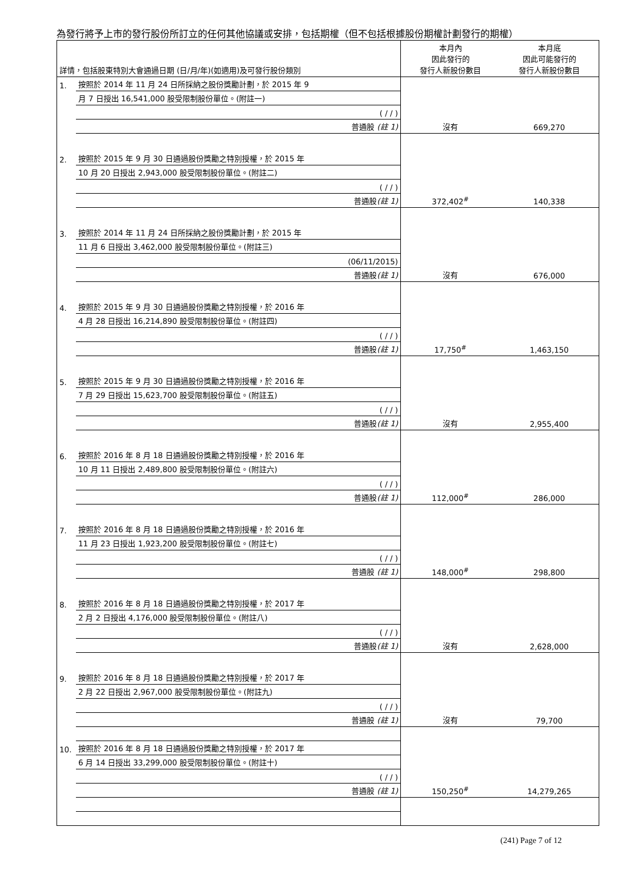為發行將予上市的發行股份所訂立的任何其他協議或安排，包括期權（但不包括根據股份期權計劃發行的期權）
| 詳情，包括股東特別大會通過日期 (日/月/年)(如適用)及可發行股份類別 | | 本月內 因此發行的 發行人新股份數目 | 本月底 因此可能發行的 發行人新股份數目 |
| 1. | 按照於 2014 年 11 月 24 日所採納之股份獎勵計劃，於 2015 年 9 | | |
| | 月 7 日授出 16,541,000 股受限制股份單位。(附註一) | | |
| | ( / / ) | | |
| | 普通股 (註 1) | 沒有 | 669,270 |
| 2. | 按照於 2015 年 9 月 30 日通過股份獎勵之特別授權，於 2015 年 | | |
| | 10 月 20 日授出 2,943,000 股受限制股份單位。(附註二) | | |
| | ( / / ) | | |
| | 普通股 (註 1) | 372,402<sup>#</sup> | 140,338 |
| 3. | 按照於 2014 年 11 月 24 日所採納之股份獎勵計劃，於 2015 年 | | |
| | 11 月 6 日授出 3,462,000 股受限制股份單位。(附註三) | | |
| | (06/11/2015) | | |
| | 普通股 (註 1) | 沒有 | 676,000 |
| 4. | 按照於 2015 年 9 月 30 日通過股份獎勵之特別授權，於 2016 年 | | |
| | 4 月 28 日授出 16,214,890 股受限制股份單位。(附註四) | | |
| | ( / / ) | | |
| | 普通股 (註 1) | 17,750<sup>#</sup> | 1,463,150 |
| 5. | 按照於 2015 年 9 月 30 日通過股份獎勵之特別授權，於 2016 年 | | |
| | 7 月 29 日授出 15,623,700 股受限制股份單位。(附註五) | | |
| | ( / / ) | | |
| | 普通股 (註 1) | 沒有 | 2,955,400 |
| 6. | 按照於 2016 年 8 月 18 日通過股份獎勵之特別授權，於 2016 年 | | |
| | 10 月 11 日授出 2,489,800 股受限制股份單位。(附註六) | | |
| | ( / / ) | | |
| | 普通股 (註 1) | 112,000<sup>#</sup> | 286,000 |
| 7. | 按照於 2016 年 8 月 18 日通過股份獎勵之特別授權，於 2016 年 | | |
| | 11 月 23 日授出 1,923,200 股受限制股份單位。(附註七) | | |
| | ( / / ) | | |
| | 普通股 (註 1) | 148,000<sup>#</sup> | 298,800 |
| 8. | 按照於 2016 年 8 月 18 日通過股份獎勵之特別授權，於 2017 年 | | |
| | 2 月 2 日授出 4,176,000 股受限制股份單位。(附註八) | | |
| | ( / / ) | | |
| | 普通股 (註 1) | 沒有 | 2,628,000 |
| 9. | 按照於 2016 年 8 月 18 日通過股份獎勵之特別授權，於 2017 年 | | |
| | 2 月 22 日授出 2,967,000 股受限制股份單位。(附註九) | | |
| | ( / / ) | | |
| | 普通股 (註 1) | 沒有 | 79,700 |
| 10. | 按照於 2016 年 8 月 18 日通過股份獎勵之特別授權，於 2017 年 | | |
| | 6 月 14 日授出 33,299,000 股受限制股份單位。(附註十) | | |
| | ( / / ) | | |
| | 普通股 (註 1) | 150,250<sup>#</sup> | 14,279,265 |
(241) Page 7 of 12